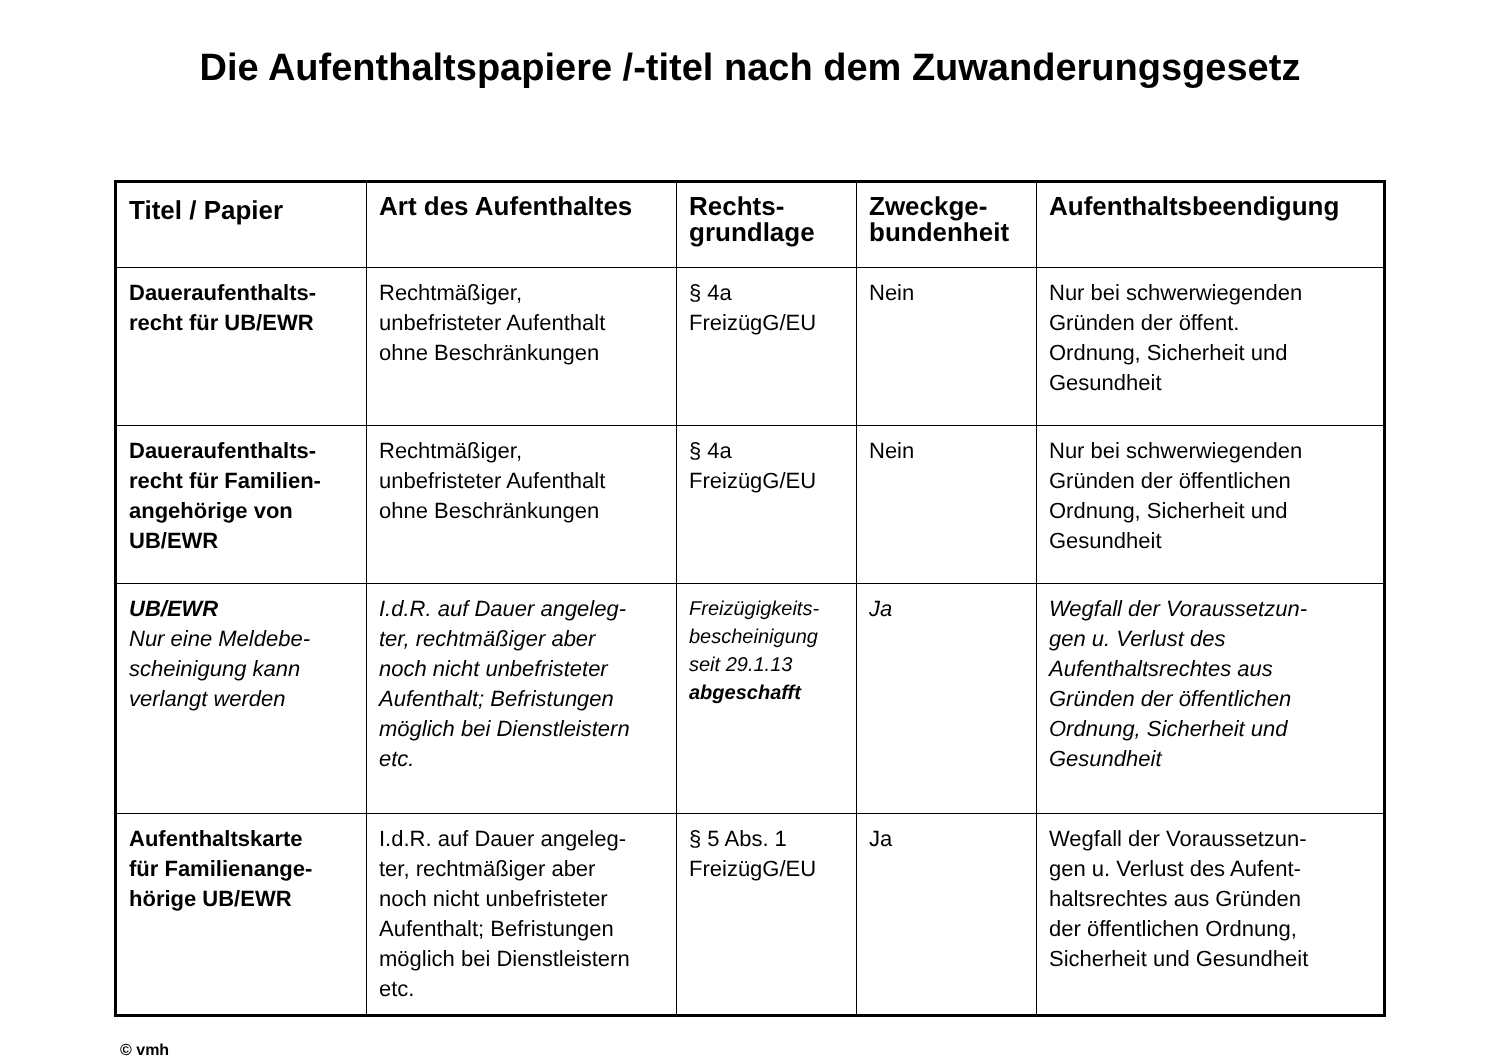Die Aufenthaltspapiere /-titel nach dem Zuwanderungsgesetz
| Titel / Papier | Art des Aufenthaltes | Rechts- grundlage | Zweckge- bundenheit | Aufenthaltsbeendigung |
| --- | --- | --- | --- | --- |
| Daueraufenthalts- recht für UB/EWR | Rechtmäßiger, unbefristeter Aufenthalt ohne Beschränkungen | § 4a FreizügG/EU | Nein | Nur bei schwerwiegenden Gründen der öffent. Ordnung, Sicherheit und Gesundheit |
| Daueraufenthalts- recht für Familien- angehörige von UB/EWR | Rechtmäßiger, unbefristeter Aufenthalt ohne Beschränkungen | § 4a FreizügG/EU | Nein | Nur bei schwerwiegenden Gründen der öffentlichen Ordnung, Sicherheit und Gesundheit |
| UB/EWR Nur eine Meldebe- scheinigung kann verlangt werden | I.d.R. auf Dauer angeleg- ter, rechtmäßiger aber noch nicht unbefristeter Aufenthalt; Befristungen möglich bei Dienstleistern etc. | Freizügigkeits- bescheinigung seit 29.1.13 abgeschafft | Ja | Wegfall der Voraussetzun- gen u. Verlust des Aufenthaltsrechtes aus Gründen der öffentlichen Ordnung, Sicherheit und Gesundheit |
| Aufenthaltskarte für Familienange- hörige UB/EWR | I.d.R. auf Dauer angeleg- ter, rechtmäßiger aber noch nicht unbefristeter Aufenthalt; Befristungen möglich bei Dienstleistern etc. | § 5 Abs. 1 FreizügG/EU | Ja | Wegfall der Voraussetzun- gen u. Verlust des Aufent- haltsrechtes aus Gründen der öffentlichen Ordnung, Sicherheit und Gesundheit |
© vmh